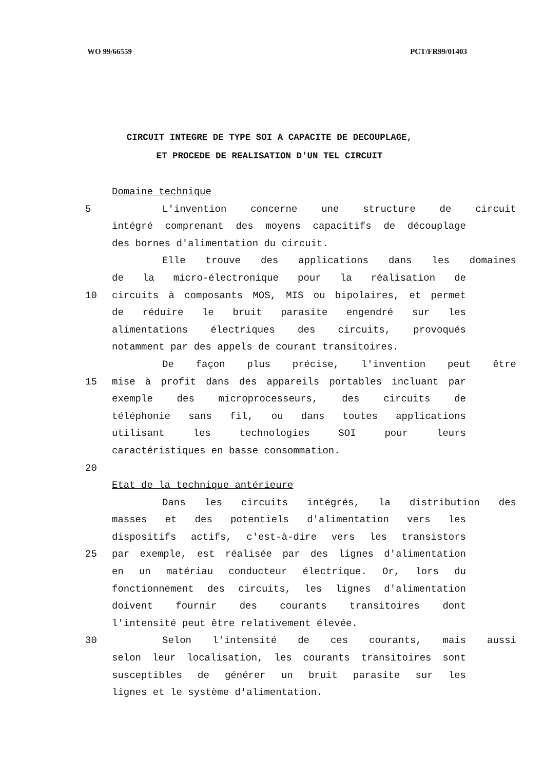WO 99/66559 PCT/FR99/01403
CIRCUIT INTEGRE DE TYPE SOI A CAPACITE DE DECOUPLAGE,
ET PROCEDE DE REALISATION D'UN TEL CIRCUIT
Domaine technique
5 L'invention concerne une structure de circuit
intégré comprenant des moyens capacitifs de découplage
des bornes d'alimentation du circuit.
Elle trouve des applications dans les domaines
de la micro-électronique pour la réalisation de
10 circuits à composants MOS, MIS ou bipolaires, et permet
de réduire le bruit parasite engendré sur les
alimentations électriques des circuits, provoqués
notamment par des appels de courant transitoires.
De façon plus précise, l'invention peut être
15 mise à profit dans des appareils portables incluant par
exemple des microprocesseurs, des circuits de
téléphonie sans fil, ou dans toutes applications
utilisant les technologies SOI pour leurs
caractéristiques en basse consommation.
20
Etat de la technique antérieure
Dans les circuits intégrés, la distribution des
masses et des potentiels d'alimentation vers les
dispositifs actifs, c'est-à-dire vers les transistors
25 par exemple, est réalisée par des lignes d'alimentation
en un matériau conducteur électrique. Or, lors du
fonctionnement des circuits, les lignes d'alimentation
doivent fournir des courants transitoires dont
l'intensité peut être relativement élevée.
30 Selon l'intensité de ces courants, mais aussi
selon leur localisation, les courants transitoires sont
susceptibles de générer un bruit parasite sur les
lignes et le système d'alimentation.